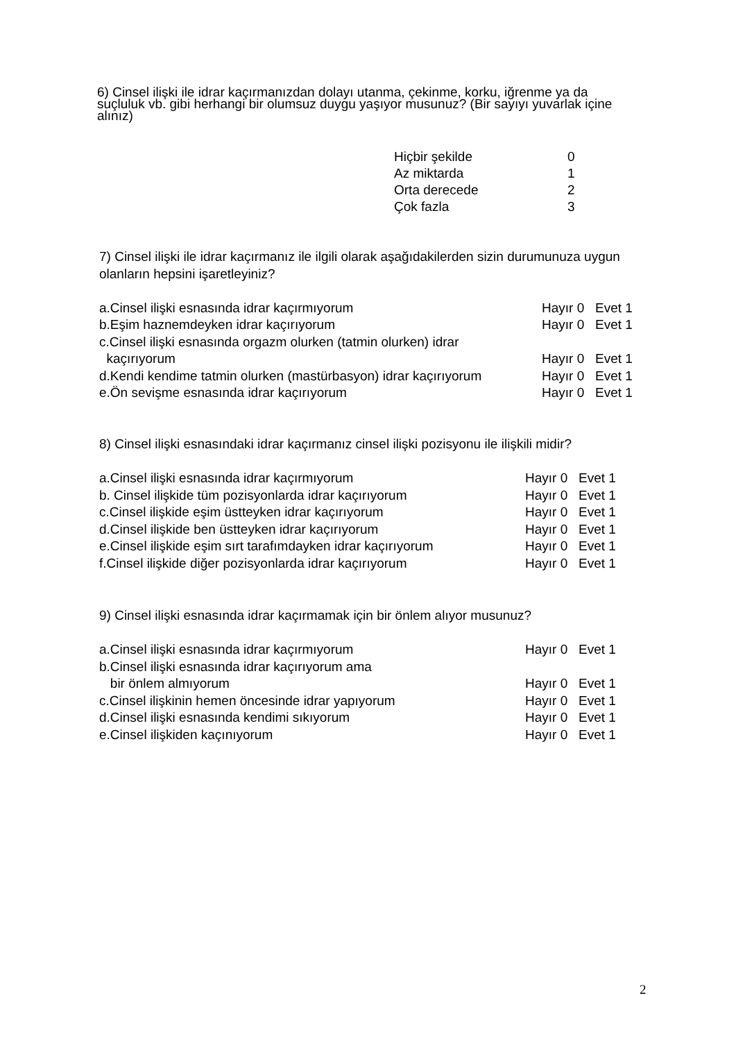6) Cinsel ilişki ile idrar kaçırmanızdan dolayı utanma, çekinme, korku, iğrenme ya da suçluluk vb. gibi herhangi bir olumsuz duygu yaşıyor musunuz? (Bir sayıyı yuvarlak içine alınız)
Hiçbir şekilde 0
Az miktarda 1
Orta derecede 2
Çok fazla 3
7) Cinsel ilişki ile idrar kaçırmanız ile ilgili olarak aşağıdakilerden sizin durumunuza uygun olanların hepsini işaretleyiniz?
a.Cinsel ilişki esnasında idrar kaçırmıyorum Hayır 0 Evet 1
b.Eşim haznemdeyken idrar kaçırıyorum Hayır 0 Evet 1
c.Cinsel ilişki esnasında orgazm olurken (tatmin olurken) idrar
kaçırıyorum Hayır 0 Evet 1
d.Kendi kendime tatmin olurken (mastürbasyon) idrar kaçırıyorum Hayır 0 Evet 1
e.Ön sevişme esnasında idrar kaçırıyorum Hayır 0 Evet 1
8) Cinsel ilişki esnasındaki idrar kaçırmanız cinsel ilişki pozisyonu ile ilişkili midir?
a.Cinsel ilişki esnasında idrar kaçırmıyorum Hayır 0 Evet 1
b. Cinsel ilişkide tüm pozisyonlarda idrar kaçırıyorum Hayır 0 Evet 1
c.Cinsel ilişkide eşim üstteyken idrar kaçırıyorum Hayır 0 Evet 1
d.Cinsel ilişkide ben üstteyken idrar kaçırıyorum Hayır 0 Evet 1
e.Cinsel ilişkide eşim sırt tarafımdayken idrar kaçırıyorum Hayır 0 Evet 1
f.Cinsel ilişkide diğer pozisyonlarda idrar kaçırıyorum Hayır 0 Evet 1
9) Cinsel ilişki esnasında idrar kaçırmamak için bir önlem alıyor musunuz?
a.Cinsel ilişki esnasında idrar kaçırmıyorum Hayır 0 Evet 1
b.Cinsel ilişki esnasında idrar kaçırıyorum ama
bir önlem almıyorum Hayır 0 Evet 1
c.Cinsel ilişkinin hemen öncesinde idrar yapıyorum Hayır 0 Evet 1
d.Cinsel ilişki esnasında kendimi sıkıyorum Hayır 0 Evet 1
e.Cinsel ilişkiden kaçınıyorum Hayır 0 Evet 1
2